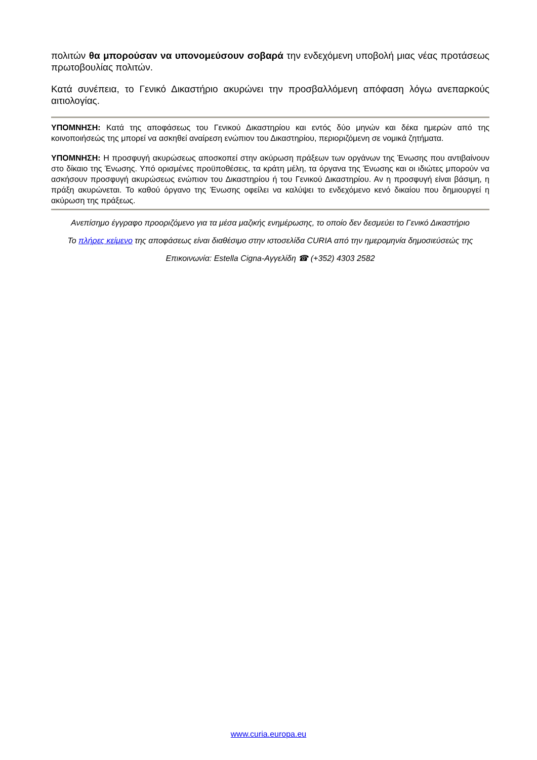πολιτών θα μπορούσαν να υπονομεύσουν σοβαρά την ενδεχόμενη υποβολή μιας νέας προτάσεως πρωτοβουλίας πολιτών.
Κατά συνέπεια, το Γενικό Δικαστήριο ακυρώνει την προσβαλλόμενη απόφαση λόγω ανεπαρκούς αιτιολογίας.
ΥΠΟΜΝΗΣΗ: Κατά της αποφάσεως του Γενικού Δικαστηρίου και εντός δύο μηνών και δέκα ημερών από της κοινοποιήσεώς της μπορεί να ασκηθεί αναίρεση ενώπιον του Δικαστηρίου, περιοριζόμενη σε νομικά ζητήματα.
ΥΠΟΜΝΗΣΗ: Η προσφυγή ακυρώσεως αποσκοπεί στην ακύρωση πράξεων των οργάνων της Ένωσης που αντιβαίνουν στο δίκαιο της Ένωσης. Υπό ορισμένες προϋποθέσεις, τα κράτη μέλη, τα όργανα της Ένωσης και οι ιδιώτες μπορούν να ασκήσουν προσφυγή ακυρώσεως ενώπιον του Δικαστηρίου ή του Γενικού Δικαστηρίου. Αν η προσφυγή είναι βάσιμη, η πράξη ακυρώνεται. Το καθού όργανο της Ένωσης οφείλει να καλύψει το ενδεχόμενο κενό δικαίου που δημιουργεί η ακύρωση της πράξεως.
Ανεπίσημο έγγραφο προοριζόμενο για τα μέσα μαζικής ενημέρωσης, το οποίο δεν δεσμεύει το Γενικό Δικαστήριο
Το πλήρες κείμενο της αποφάσεως είναι διαθέσιμο στην ιστοσελίδα CURIA από την ημερομηνία δημοσιεύσεώς της
Επικοινωνία: Estella Cigna-Αγγελίδη ☎ (+352) 4303 2582
www.curia.europa.eu